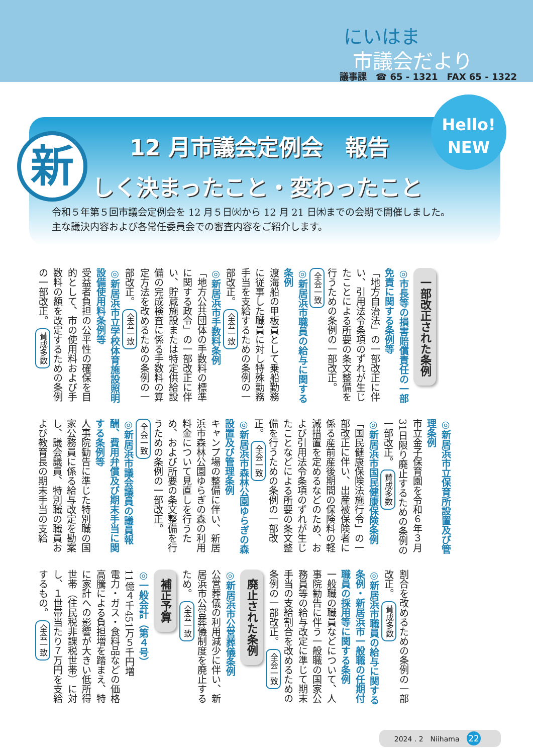にいはま
市議会だより
議事課　☎ 65 - 1321　FAX 65 - 1322
Hello!
NEW
新 12 月市議会定例会　報告
しく決まったこと・変わったこと
令和５年第５回市議会定例会を 12 月５日㈫から 12 月 21 日㈭までの会期で開催しました。
主な議決内容および各常任委員会での審査内容をご紹介します。
一部改正された条例
◎市長等の損害賠償責任の一部免責に関する条例等
「地方自治法」の一部改正に伴い、引用法令条項のずれが生じたことによる所要の条文整備を行うための条例の一部改正。 全会一致
◎新居浜市職員の給与に関する条例
渡海船の甲板員として乗船勤務に従事した職員に対し特殊勤務手当を支給するための条例の一部改正。 全会一致
◎新居浜市手数料条例
「地方公共団体の手数料の標準に関する政令」の一部改正に伴い、貯蔵施設または特定供給設備の完成検査に係る手数料の算定方法を改めるための条例の一部改正。 全会一致
◎新居浜市立学校体育施設照明設備使用料条例等
受益者負担の公平性の確保を目的として、市の使用料および手数料の額を改定するための条例の一部改正。 賛成多数
◎新居浜市立保育所設置及び管理条例
市立金子保育園を令和６年３月31日限り廃止するための条例の一部改正。 賛成多数
◎新居浜市国民健康保険条例
「国民健康保険法施行令」の一部改正に伴い、出産被保険者に係る産前産後期間の保険料の軽減措置を定めるなどのため、および引用法令条項のずれが生じたことなどによる所要の条文整備を行うための条例の一部改正。 全会一致
◎新居浜市森林公園ゆらぎの森設置及び管理条例
キャンプ場の整備に伴い、新居浜市森林公園ゆらぎの森の利用料金について見直しを行うため、および所要の条文整備を行うための条例の一部改正。 全会一致
◎新居浜市議会議員の議員報酬、費用弁償及び期末手当に関する条例等
人事院勧告に準じた特別職の国家公務員に係る給与改定を勘案し、議会議員、特別職の職員および教育長の期末手当の支給
割合を改めるための条例の一部改正。 賛成多数
◎新居浜市職員の給与に関する条例・新居浜市一般職の任期付職員の採用等に関する条例
一般職の職員などについて、人事院勧告に伴う一般職の国家公務員等の給与改定に準じて期末手当の支給割合を改めるための条例の一部改正。 全会一致
廃止された条例
◎新居浜市公営葬儀条例
公営葬儀の利用減少に伴い、新居浜市公営葬儀制度を廃止するため。 全会一致
補正予算
◎一般会計（第４号）
11億４千451万５千円増
電力・ガス・食料品などの価格高騰による負担増を踏まえ、特に家計への影響が大きい低所得世帯（住民税非課税世帯）に対し、１世帯当たり７万円を支給するもの。 全会一致
2024 . 2　Niihama 22